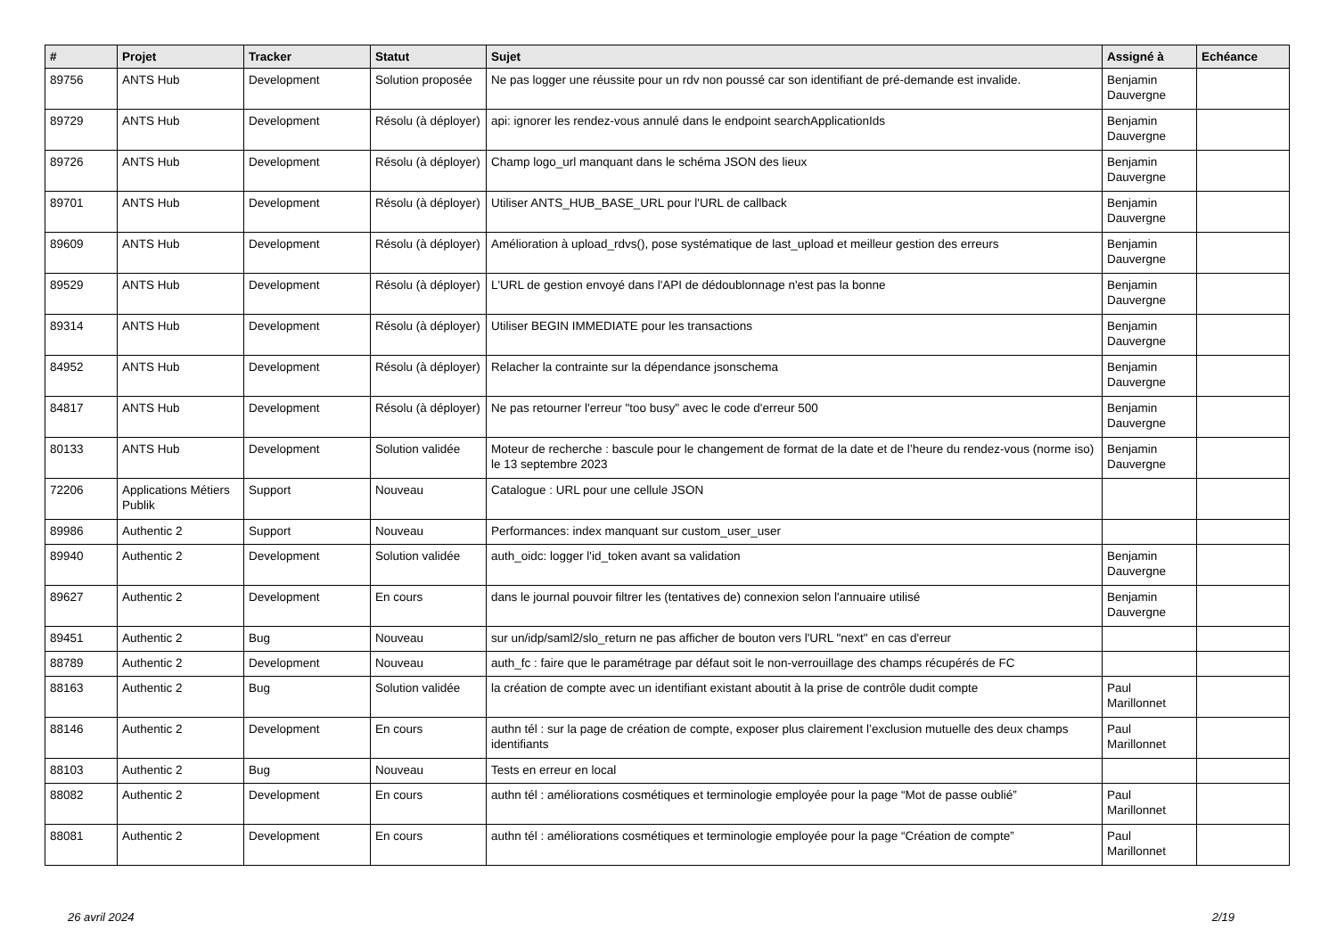| # | Projet | Tracker | Statut | Sujet | Assigné à | Echéance |
| --- | --- | --- | --- | --- | --- | --- |
| 89756 | ANTS Hub | Development | Solution proposée | Ne pas logger une réussite pour un rdv non poussé car son identifiant de pré-demande est invalide. | Benjamin Dauvergne | |
| 89729 | ANTS Hub | Development | Résolu (à déployer) | api: ignorer les rendez-vous annulé dans le endpoint searchApplicationIds | Benjamin Dauvergne | |
| 89726 | ANTS Hub | Development | Résolu (à déployer) | Champ logo_url manquant dans le schéma JSON des lieux | Benjamin Dauvergne | |
| 89701 | ANTS Hub | Development | Résolu (à déployer) | Utiliser ANTS_HUB_BASE_URL pour l'URL de callback | Benjamin Dauvergne | |
| 89609 | ANTS Hub | Development | Résolu (à déployer) | Amélioration à upload_rdvs(), pose systématique de last_upload et meilleur gestion des erreurs | Benjamin Dauvergne | |
| 89529 | ANTS Hub | Development | Résolu (à déployer) | L'URL de gestion envoyé dans l'API de dédoublonnage n'est pas la bonne | Benjamin Dauvergne | |
| 89314 | ANTS Hub | Development | Résolu (à déployer) | Utiliser BEGIN IMMEDIATE pour les transactions | Benjamin Dauvergne | |
| 84952 | ANTS Hub | Development | Résolu (à déployer) | Relacher la contrainte sur la dépendance jsonschema | Benjamin Dauvergne | |
| 84817 | ANTS Hub | Development | Résolu (à déployer) | Ne pas retourner l'erreur "too busy" avec le code d'erreur 500 | Benjamin Dauvergne | |
| 80133 | ANTS Hub | Development | Solution validée | Moteur de recherche : bascule pour le changement de format de la date et de l’heure du rendez-vous (norme iso) le 13 septembre 2023 | Benjamin Dauvergne | |
| 72206 | Applications Métiers Publik | Support | Nouveau | Catalogue : URL pour une cellule JSON | | |
| 89986 | Authentic 2 | Support | Nouveau | Performances: index manquant sur custom_user_user | | |
| 89940 | Authentic 2 | Development | Solution validée | auth_oidc: logger l'id_token avant sa validation | Benjamin Dauvergne | |
| 89627 | Authentic 2 | Development | En cours | dans le journal pouvoir filtrer les (tentatives de) connexion selon l'annuaire utilisé | Benjamin Dauvergne | |
| 89451 | Authentic 2 | Bug | Nouveau | sur un/idp/saml2/slo_return ne pas afficher de bouton vers l'URL "next" en cas d'erreur | | |
| 88789 | Authentic 2 | Development | Nouveau | auth_fc : faire que le paramétrage par défaut soit le non-verrouillage des champs récupérés de FC | | |
| 88163 | Authentic 2 | Bug | Solution validée | la création de compte avec un identifiant existant aboutit à la prise de contrôle dudit compte | Paul Marillonnet | |
| 88146 | Authentic 2 | Development | En cours | authn tél : sur la page de création de compte, exposer plus clairement l’exclusion mutuelle des deux champs identifiants | Paul Marillonnet | |
| 88103 | Authentic 2 | Bug | Nouveau | Tests en erreur en local | | |
| 88082 | Authentic 2 | Development | En cours | authn tél : améliorations cosmétiques et terminologie employée pour la page “Mot de passe oublié” | Paul Marillonnet | |
| 88081 | Authentic 2 | Development | En cours | authn tél : améliorations cosmétiques et terminologie employée pour la page “Création de compte” | Paul Marillonnet | |
26 avril 2024 2/19